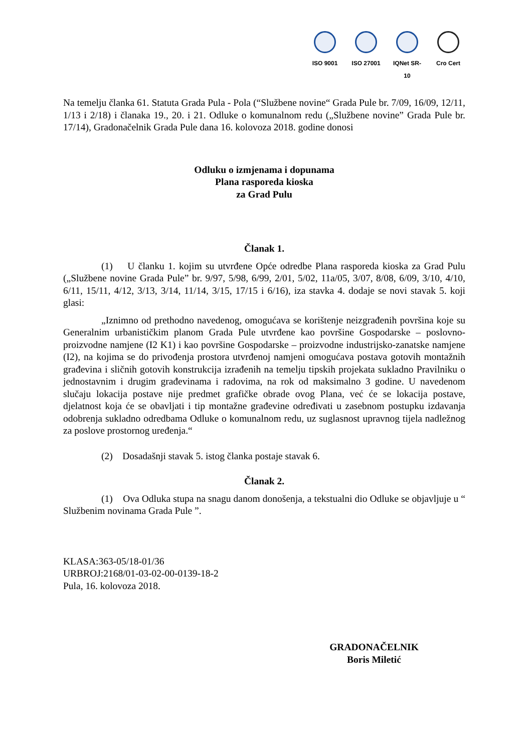ISO 9001 ISO 27001 IQNet SR-10
Cro Cert
Na temelju članka 61. Statuta Grada Pula - Pola (“Službene novine“ Grada Pule br. 7/09, 16/09, 12/11, 1/13 i 2/18) i članaka 19., 20. i 21. Odluke o komunalnom redu („Službene novine” Grada Pule br. 17/14), Gradonačelnik Grada Pule dana 16. kolovoza 2018. godine donosi
Odluku o izmjenama i dopunama
Plana rasporeda kioska
za Grad Pulu
Članak 1.
(1) U članku 1. kojim su utvrđene Opće odredbe Plana rasporeda kioska za Grad Pulu („Službene novine Grada Pule” br. 9/97, 5/98, 6/99, 2/01, 5/02, 11a/05, 3/07, 8/08, 6/09, 3/10, 4/10, 6/11, 15/11, 4/12, 3/13, 3/14, 11/14, 3/15, 17/15 i 6/16), iza stavka 4. dodaje se novi stavak 5. koji glasi:
„Iznimno od prethodno navedenog, omogućava se korištenje neizgrađenih površina koje su Generalnim urbanističkim planom Grada Pule utvrđene kao površine Gospodarske – poslovno-proizvodne namjene (I2 K1) i kao površine Gospodarske – proizvodne industrijsko-zanatske namjene (I2), na kojima se do privođenja prostora utvrđenoj namjeni omogućava postava gotovih montažnih građevina i sličnih gotovih konstrukcija izrađenih na temelju tipskih projekata sukladno Pravilniku o jednostavnim i drugim građevinama i radovima, na rok od maksimalno 3 godine. U navedenom slučaju lokacija postave nije predmet grafičke obrade ovog Plana, već će se lokacija postave, djelatnost koja će se obavljati i tip montažne građevine određivati u zasebnom postupku izdavanja odobrenja sukladno odredbama Odluke o komunalnom redu, uz suglasnost upravnog tijela nadležnog za poslove prostornog uređenja.“
(2) Dosadašnji stavak 5. istog članka postaje stavak 6.
Članak 2.
(1) Ova Odluka stupa na snagu danom donošenja, a tekstualni dio Odluke se objavljuje u “ Službenim novinama Grada Pule ”.
KLASA:363-05/18-01/36
URBROJ:2168/01-03-02-00-0139-18-2
Pula, 16. kolovoza 2018.
GRADONAČELNIK
Boris Miletić